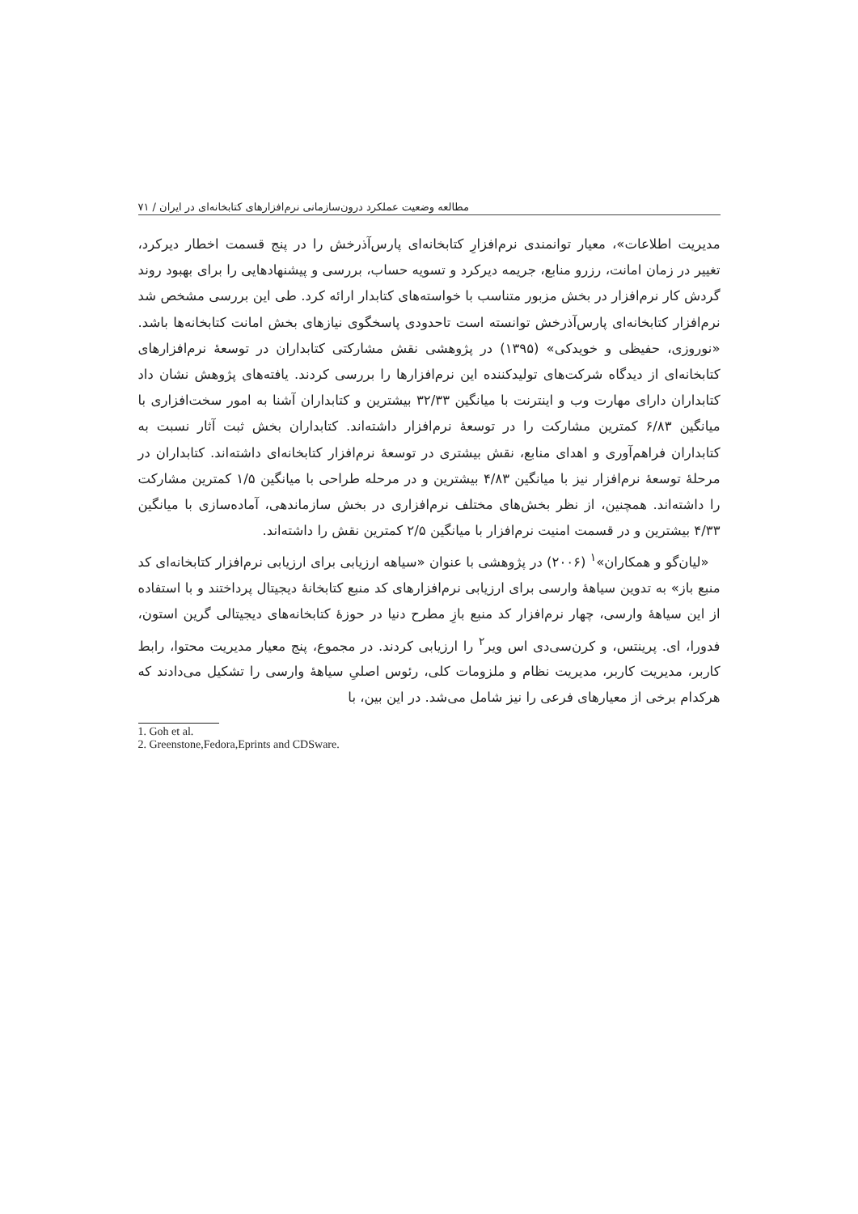مطالعه وضعیت عملکرد درون‌سازمانی نرم‌افزارهای کتابخانه‌ای در ایران / ۷۱
مدیریت اطلاعات»، معیار توانمندی نرم‌افزارِ کتابخانه‌ای پارس‌آذرخش را در پنج قسمت اخطار دیرکرد، تغییر در زمان امانت، رزرو منابع، جریمه دیرکرد و تسویه حساب، بررسی و پیشنهادهایی را برای بهبود روند گردش کار نرم‌افزار در بخش مزبور متناسب با خواسته‌های کتابدار ارائه کرد. طی این بررسی مشخص شد نرم‌افزار کتابخانه‌ای پارس‌آذرخش توانسته است تا‌حدودی پاسخگوی نیازهای بخش امانت کتابخانه‌ها باشد. «نوروزی، حفیظی و خویدکی» (۱۳۹۵) در پژوهشی نقش مشارکتی کتابداران در توسعهٔ نرم‌افزارهای کتابخانه‌ای از دیدگاه شرکت‌های تولیدکننده این نرم‌افزارها را بررسی کردند. یافته‌های پژوهش نشان داد کتابداران دارای مهارت وب و اینترنت با میانگین ۳۲/۳۳ بیشترین و کتابداران آشنا به امور سخت‌افزاری با میانگین ۶/۸۳ کمترین مشارکت را در توسعهٔ نرم‌افزار داشته‌اند. کتابداران بخش ثبت آثار نسبت به کتابداران فراهم‌آوری و اهدای منابع، نقش بیشتری در توسعهٔ نرم‌افزار کتابخانه‌ای داشته‌اند. کتابداران در مرحلهٔ توسعهٔ نرم‌افزار نیز با میانگین ۴/۸۳ بیشترین و در مرحله طراحی با میانگین ۱/۵ کمترین مشارکت را داشته‌اند. همچنین، از نظر بخش‌های مختلف نرم‌افزاری در بخش سازماندهی، آماده‌سازی با میانگین ۴/۳۳ بیشترین و در قسمت امنیت نرم‌افزار با میانگین ۲/۵ کمترین نقش را داشته‌اند.
«لیان‌گو و همکاران»<sup>۱</sup> (۲۰۰۶) در پژوهشی با عنوان «سیاهه ارزیابی برای ارزیابی نرم‌افزار کتابخانه‌ای کد منبع باز» به تدوین سیاههٔ وارسی برای ارزیابی نرم‌افزارهای کد منبع کتابخانهٔ دیجیتال پرداختند و با استفاده از این سیاههٔ وارسی، چهار نرم‌افزار کد منبع بازِ مطرح دنیا در حوزهٔ کتابخانه‌های دیجیتالی گرین استون، فدورا، ای. پرینتس، و کرن‌سی‌دی اس ویر<sup>۲</sup> را ارزیابی کردند. در مجموع، پنج معیار مدیریت محتوا، رابط کاربر، مدیریت کاربر، مدیریت نظام و ملزومات کلی، رئوس اصلیِ سیاههٔ وارسی را تشکیل می‌دادند که هرکدام برخی از معیارهای فرعی را نیز شامل می‌شد. در این بین، با
1. Goh et al.
2. Greenstone,Fedora,Eprints and CDSware.